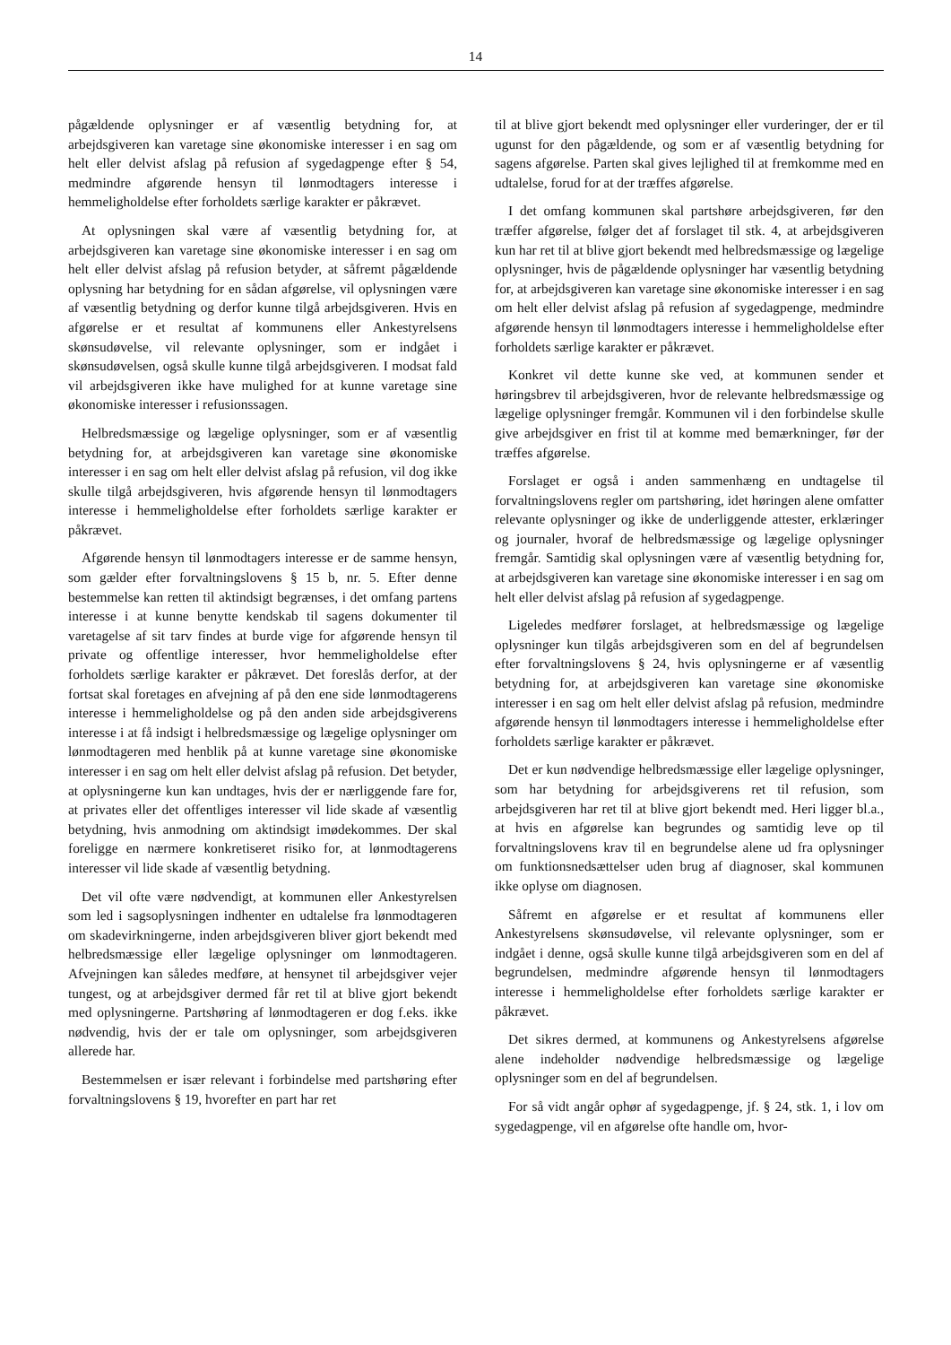14
pågældende oplysninger er af væsentlig betydning for, at arbejdsgiveren kan varetage sine økonomiske interesser i en sag om helt eller delvist afslag på refusion af sygedagpenge efter § 54, medmindre afgørende hensyn til lønmodtagers interesse i hemmeligholdelse efter forholdets særlige karakter er påkrævet.
At oplysningen skal være af væsentlig betydning for, at arbejdsgiveren kan varetage sine økonomiske interesser i en sag om helt eller delvist afslag på refusion betyder, at såfremt pågældende oplysning har betydning for en sådan afgørelse, vil oplysningen være af væsentlig betydning og derfor kunne tilgå arbejdsgiveren. Hvis en afgørelse er et resultat af kommunens eller Ankestyrelsens skønsudøvelse, vil relevante oplysninger, som er indgået i skønsudøvelsen, også skulle kunne tilgå arbejdsgiveren. I modsat fald vil arbejdsgiveren ikke have mulighed for at kunne varetage sine økonomiske interesser i refusionssagen.
Helbredsmæssige og lægelige oplysninger, som er af væsentlig betydning for, at arbejdsgiveren kan varetage sine økonomiske interesser i en sag om helt eller delvist afslag på refusion, vil dog ikke skulle tilgå arbejdsgiveren, hvis afgørende hensyn til lønmodtagers interesse i hemmeligholdelse efter forholdets særlige karakter er påkrævet.
Afgørende hensyn til lønmodtagers interesse er de samme hensyn, som gælder efter forvaltningslovens § 15 b, nr. 5. Efter denne bestemmelse kan retten til aktindsigt begrænses, i det omfang partens interesse i at kunne benytte kendskab til sagens dokumenter til varetagelse af sit tarv findes at burde vige for afgørende hensyn til private og offentlige interesser, hvor hemmeligholdelse efter forholdets særlige karakter er påkrævet. Det foreslås derfor, at der fortsat skal foretages en afvejning af på den ene side lønmodtagerens interesse i hemmeligholdelse og på den anden side arbejdsgiverens interesse i at få indsigt i helbredsmæssige og lægelige oplysninger om lønmodtageren med henblik på at kunne varetage sine økonomiske interesser i en sag om helt eller delvist afslag på refusion. Det betyder, at oplysningerne kun kan undtages, hvis der er nærliggende fare for, at privates eller det offentliges interesser vil lide skade af væsentlig betydning, hvis anmodning om aktindsigt imødekommes. Der skal foreligge en nærmere konkretiseret risiko for, at lønmodtagerens interesser vil lide skade af væsentlig betydning.
Det vil ofte være nødvendigt, at kommunen eller Ankestyrelsen som led i sagsoplysningen indhenter en udtalelse fra lønmodtageren om skadevirkningerne, inden arbejdsgiveren bliver gjort bekendt med helbredsmæssige eller lægelige oplysninger om lønmodtageren. Afvejningen kan således medføre, at hensynet til arbejdsgiver vejer tungest, og at arbejdsgiver dermed får ret til at blive gjort bekendt med oplysningerne. Partshøring af lønmodtageren er dog f.eks. ikke nødvendig, hvis der er tale om oplysninger, som arbejdsgiveren allerede har.
Bestemmelsen er især relevant i forbindelse med partshøring efter forvaltningslovens § 19, hvorefter en part har ret
til at blive gjort bekendt med oplysninger eller vurderinger, der er til ugunst for den pågældende, og som er af væsentlig betydning for sagens afgørelse. Parten skal gives lejlighed til at fremkomme med en udtalelse, forud for at der træffes afgørelse.
I det omfang kommunen skal partshøre arbejdsgiveren, før den træffer afgørelse, følger det af forslaget til stk. 4, at arbejdsgiveren kun har ret til at blive gjort bekendt med helbredsmæssige og lægelige oplysninger, hvis de pågældende oplysninger har væsentlig betydning for, at arbejdsgiveren kan varetage sine økonomiske interesser i en sag om helt eller delvist afslag på refusion af sygedagpenge, medmindre afgørende hensyn til lønmodtagers interesse i hemmeligholdelse efter forholdets særlige karakter er påkrævet.
Konkret vil dette kunne ske ved, at kommunen sender et høringsbrev til arbejdsgiveren, hvor de relevante helbredsmæssige og lægelige oplysninger fremgår. Kommunen vil i den forbindelse skulle give arbejdsgiver en frist til at komme med bemærkninger, før der træffes afgørelse.
Forslaget er også i anden sammenhæng en undtagelse til forvaltningslovens regler om partshøring, idet høringen alene omfatter relevante oplysninger og ikke de underliggende attester, erklæringer og journaler, hvoraf de helbredsmæssige og lægelige oplysninger fremgår. Samtidig skal oplysningen være af væsentlig betydning for, at arbejdsgiveren kan varetage sine økonomiske interesser i en sag om helt eller delvist afslag på refusion af sygedagpenge.
Ligeledes medfører forslaget, at helbredsmæssige og lægelige oplysninger kun tilgås arbejdsgiveren som en del af begrundelsen efter forvaltningslovens § 24, hvis oplysningerne er af væsentlig betydning for, at arbejdsgiveren kan varetage sine økonomiske interesser i en sag om helt eller delvist afslag på refusion, medmindre afgørende hensyn til lønmodtagers interesse i hemmeligholdelse efter forholdets særlige karakter er påkrævet.
Det er kun nødvendige helbredsmæssige eller lægelige oplysninger, som har betydning for arbejdsgiverens ret til refusion, som arbejdsgiveren har ret til at blive gjort bekendt med. Heri ligger bl.a., at hvis en afgørelse kan begrundes og samtidig leve op til forvaltningslovens krav til en begrundelse alene ud fra oplysninger om funktionsnedsættelser uden brug af diagnoser, skal kommunen ikke oplyse om diagnosen.
Såfremt en afgørelse er et resultat af kommunens eller Ankestyrelsens skønsudøvelse, vil relevante oplysninger, som er indgået i denne, også skulle kunne tilgå arbejdsgiveren som en del af begrundelsen, medmindre afgørende hensyn til lønmodtagers interesse i hemmeligholdelse efter forholdets særlige karakter er påkrævet.
Det sikres dermed, at kommunens og Ankestyrelsens afgørelse alene indeholder nødvendige helbredsmæssige og lægelige oplysninger som en del af begrundelsen.
For så vidt angår ophør af sygedagpenge, jf. § 24, stk. 1, i lov om sygedagpenge, vil en afgørelse ofte handle om, hvor-